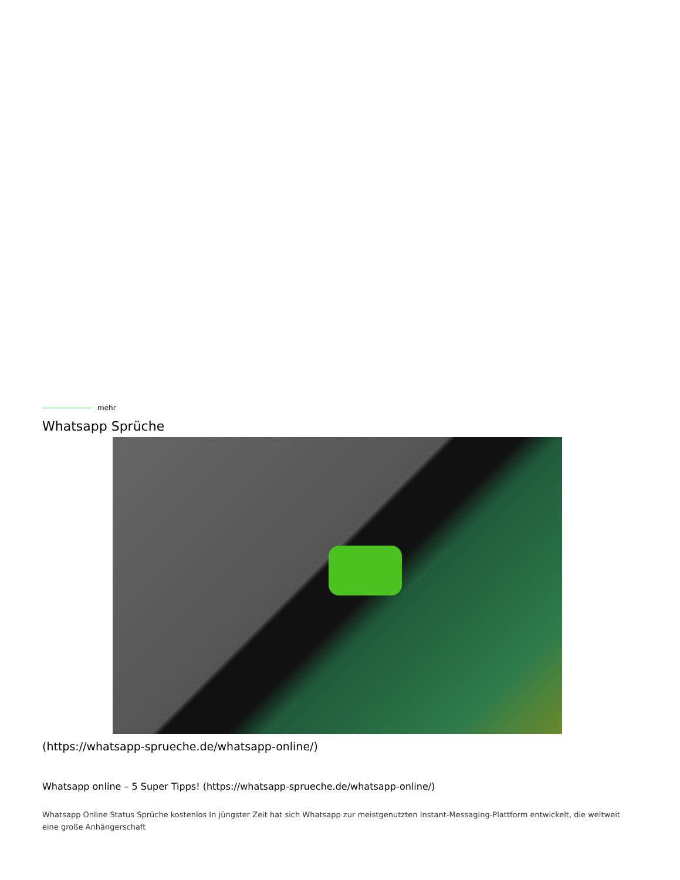mehr
Whatsapp Sprüche
(https://whatsapp-sprueche.de/whatsapp-online/)
Whatsapp online – 5 Super Tipps! (https://whatsapp-sprueche.de/whatsapp-online/)
Whatsapp Online Status Sprüche kostenlos In jüngster Zeit hat sich Whatsapp zur meistgenutzten Instant-Messaging-Plattform entwickelt, die weltweit eine große Anhängerschaft